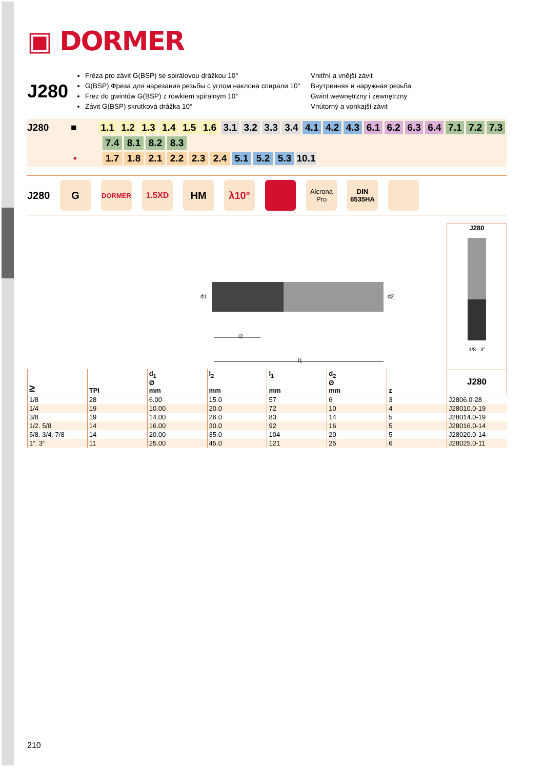▣ DORMER
J280
Fréza pro závit G(BSP) se spirálovou drážkou 10°
G(BSP) Фреза для нарезания резьбы с углом наклона спирали 10°
Frez do gwintów G(BSP) z rowkiem spiralnym 10°
Závit G(BSP) skrutková drážka 10°
Vnitřní a vnější závit
Внутренняя и наружная резьба
Gwint wewnętrzny i zewnętrzny
Vnútorný a vonkajší závit
J280 ■ 1.1 1.2 1.3 1.4 1.5 1.6 3.1 3.2 3.3 3.4 4.1 4.2 4.3 6.1 6.2 6.3 6.4 7.1 7.2 7.3
7.4 8.1 8.2 8.3
• 1.7 1.8 2.1 2.2 2.3 2.4 5.1 5.2 5.3 10.1
J280
G
DORMER
1.5XD
HM λ10°
Alcrona Pro
DIN
6535HA
d1
d2
l2
l1
J280
1/8 - 3“
| ≥ | TPI | d<sub>1</sub> Ø mm | l<sub>2</sub> mm | l<sub>1</sub> mm | d<sub>2</sub> Ø mm | z | J280 |
| --- | --- | --- | --- | --- | --- | --- | --- |
| 1/8 | 28 | 6.00 | 15.0 | 57 | 6 | 3 | J2806.0-28 |
| 1/4 | 19 | 10.00 | 20.0 | 72 | 10 | 4 | J28010.0-19 |
| 3/8 | 19 | 14.00 | 26.0 | 83 | 14 | 5 | J28014.0-19 |
| 1/2. 5/8 | 14 | 16.00 | 30.0 | 92 | 16 | 5 | J28016.0-14 |
| 5/8. 3/4. 7/8 | 14 | 20.00 | 35.0 | 104 | 20 | 5 | J28020.0-14 |
| 1“. 3“ | 11 | 25.00 | 45.0 | 121 | 25 | 6 | J28025.0-11 |
210